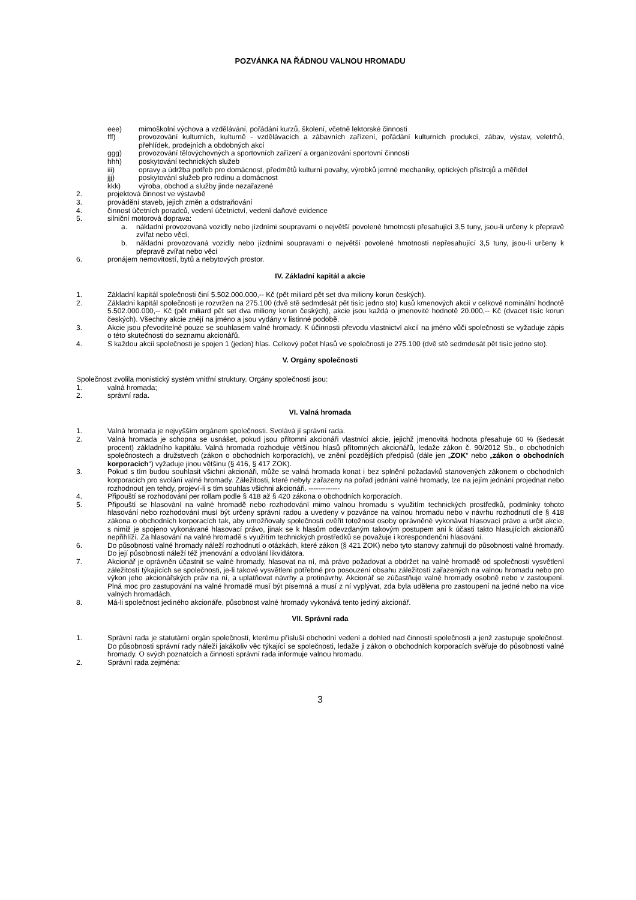POZVÁNKA NA ŘÁDNOU VALNOU HROMADU
eee) mimoškolní výchova a vzdělávání, pořádání kurzů, školení, včetně lektorské činnosti
fff) provozování kulturních, kulturně - vzdělávacích a zábavních zařízení, pořádání kulturních produkcí, zábav, výstav, veletrhů, přehlídek, prodejních a obdobných akcí
ggg) provozování tělovýchovných a sportovních zařízení a organizování sportovní činnosti
hhh) poskytování technických služeb
iii) opravy a údržba potřeb pro domácnost, předmětů kulturní povahy, výrobků jemné mechaniky, optických přístrojů a měřidel
jjj) poskytování služeb pro rodinu a domácnost
kkk) výroba, obchod a služby jinde nezařazené
2. projektová činnost ve výstavbě
3. provádění staveb, jejich změn a odstraňování
4. činnost účetních poradců, vedení účetnictví, vedení daňové evidence
5. silniční motorová doprava:
a. nákladní provozovaná vozidly nebo jízdními soupravami o největší povolené hmotnosti přesahující 3,5 tuny, jsou-li určeny k přepravě zvířat nebo věcí,
b. nákladní provozovaná vozidly nebo jízdními soupravami o největší povolené hmotnosti nepřesahující 3,5 tuny, jsou-li určeny k přepravě zvířat nebo věcí
6. pronájem nemovitostí, bytů a nebytových prostor.
IV. Základní kapitál a akcie
1. Základní kapitál společnosti činí 5.502.000.000,-- Kč (pět miliard pět set dva miliony korun českých).
2. Základní kapitál společnosti je rozvržen na 275.100 (dvě stě sedmdesát pět tisíc jedno sto) kusů kmenových akcií v celkové nominální hodnotě 5.502.000.000,-- Kč (pět miliard pět set dva miliony korun českých), akcie jsou každá o jmenovité hodnotě 20.000,-- Kč (dvacet tisíc korun českých). Všechny akcie znějí na jméno a jsou vydány v listinné podobě.
3. Akcie jsou převoditelné pouze se souhlasem valné hromady. K účinnosti převodu vlastnictví akcií na jméno vůči společnosti se vyžaduje zápis o této skutečnosti do seznamu akcionářů.
4. S každou akcií společnosti je spojen 1 (jeden) hlas. Celkový počet hlasů ve společnosti je 275.100 (dvě stě sedmdesát pět tisíc jedno sto).
V. Orgány společnosti
Společnost zvolila monistický systém vnitřní struktury. Orgány společnosti jsou:
1. valná hromada;
2. správní rada.
VI. Valná hromada
1. Valná hromada je nejvyšším orgánem společnosti. Svolává jí správní rada.
2. Valná hromada je schopna se usnášet, pokud jsou přítomni akcionáři vlastnící akcie, jejichž jmenovitá hodnota přesahuje 60 % (šedesát procent) základního kapitálu. Valná hromada rozhoduje většinou hlasů přítomných akcionářů, ledaže zákon č. 90/2012 Sb., o obchodních společnostech a družstvech (zákon o obchodních korporacích), ve znění pozdějších předpisů (dále jen „ZOK“ nebo „zákon o obchodních korporacích“) vyžaduje jinou většinu (§ 416, § 417 ZOK).
3. Pokud s tím budou souhlasit všichni akcionáři, může se valná hromada konat i bez splnění požadavků stanovených zákonem o obchodních korporacích pro svolání valné hromady. Záležitosti, které nebyly zařazeny na pořad jednání valné hromady, lze na jejím jednání projednat nebo rozhodnout jen tehdy, projeví-li s tím souhlas všichni akcionáři. -------------
4. Připouští se rozhodování per rollam podle § 418 až § 420 zákona o obchodních korporacích.
5. Připouští se hlasování na valné hromadě nebo rozhodování mimo valnou hromadu s využitím technických prostředků, podmínky tohoto hlasování nebo rozhodování musí být určeny správní radou a uvedeny v pozvánce na valnou hromadu nebo v návrhu rozhodnutí dle § 418 zákona o obchodních korporacích tak, aby umožňovaly společnosti ověřit totožnost osoby oprávněné vykonávat hlasovací právo a určit akcie, s nimiž je spojeno vykonávané hlasovací právo, jinak se k hlasům odevzdaným takovým postupem ani k účasti takto hlasujících akcionářů nepřihlíží. Za hlasování na valné hromadě s využitím technických prostředků se považuje i korespondenční hlasování.
6. Do působnosti valné hromady náleží rozhodnutí o otázkách, které zákon (§ 421 ZOK) nebo tyto stanovy zahrnují do působnosti valné hromady. Do její působnosti náleží též jmenování a odvolání likvidátora.
7. Akcionář je oprávněn účastnit se valné hromady, hlasovat na ní, má právo požadovat a obdržet na valné hromadě od společnosti vysvětlení záležitostí týkajících se společnosti, je-li takové vysvětlení potřebné pro posouzení obsahu záležitostí zařazených na valnou hromadu nebo pro výkon jeho akcionářských práv na ní, a uplatňovat návrhy a protinávrhy. Akcionář se zúčastňuje valné hromady osobně nebo v zastoupení. Plná moc pro zastupování na valné hromadě musí být písemná a musí z ní vyplývat, zda byla udělena pro zastoupení na jedné nebo na více valných hromadách.
8. Má-li společnost jediného akcionáře, působnost valné hromady vykonává tento jediný akcionář.
VII. Správní rada
1. Správní rada je statutární orgán společnosti, kterému přísluší obchodní vedení a dohled nad činností společnosti a jenž zastupuje společnost. Do působnosti správní rady náleží jakákoliv věc týkající se společnosti, ledaže ji zákon o obchodních korporacích svěřuje do působnosti valné hromady. O svých poznatcích a činnosti správní rada informuje valnou hromadu.
2. Správní rada zejména:
3